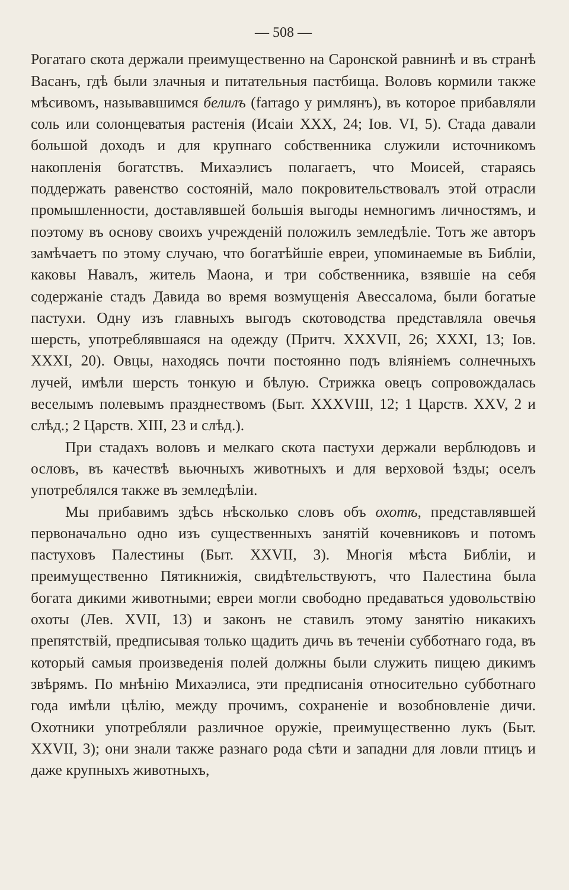— 508 —
Рогатаго скота держали преимущественно на Саронской равнинѣ и въ странѣ Васанъ, гдѣ были злачныя и питательныя пастбища. Воловъ кормили также мѣсивомъ, называвшимся белилъ (farrago у римлянъ), въ которое прибавляли соль или солонцеватыя растенія (Исаiи XXX, 24; Іов. VI, 5). Стада давали большой доходъ и для крупнаго собственника служили источникомъ накопленія богатствъ. Михаэлисъ полагаетъ, что Моисей, стараясь поддержать равенство состояній, мало покровительствовалъ этой отрасли промышленности, доставлявшей большія выгоды немногимъ личностямъ, и поэтому въ основу своихъ учрежденій положилъ земледѣліе. Тотъ же авторъ замѣчаетъ по этому случаю, что богатѣйшіе евреи, упоминаемые въ Библіи, каковы Навалъ, житель Маона, и три собственника, взявшіе на себя содержаніе стадъ Давида во время возмущенія Авессалома, были богатые пастухи. Одну изъ главныхъ выгодъ скотоводства представляла овечья шерсть, употреблявшаяся на одежду (Притч. XXXVII, 26; XXXI, 13; Іов. XXXI, 20). Овцы, находясь почти постоянно подъ вліяніемъ солнечныхъ лучей, имѣли шерсть тонкую и бѣлую. Стрижка овецъ сопровождалась веселымъ полевымъ празднествомъ (Быт. XXXVIII, 12; 1 Царств. XXV, 2 и слѣд.; 2 Царств. XIII, 23 и слѣд.).
При стадахъ воловъ и мелкаго скота пастухи держали верблюдовъ и ословъ, въ качествѣ вьючныхъ животныхъ и для верховой ѣзды; оселъ употреблялся также въ земледѣліи.
Мы прибавимъ здѣсь нѣсколько словъ объ охотѣ, представлявшей первоначально одно изъ существенныхъ занятій кочевниковъ и потомъ пастуховъ Палестины (Быт. XXVII, 3). Многія мѣста Библіи, и преимущественно Пятикнижія, свидѣтельствуютъ, что Палестина была богата дикими животными; евреи могли свободно предаваться удовольствію охоты (Лев. XVII, 13) и законъ не ставилъ этому занятію никакихъ препятствій, предписывая только щадить дичь въ теченіи субботнаго года, въ который самыя произведенія полей должны были служить пищею дикимъ звѣрямъ. По мнѣнію Михаэлиса, эти предписанія относительно субботнаго года имѣли цѣлію, между прочимъ, сохраненіе и возобновленіе дичи. Охотники употребляли различное оружіе, преимущественно лукъ (Быт. XXVII, 3); они знали также разнаго рода сѣти и западни для ловли птицъ и даже крупныхъ животныхъ,